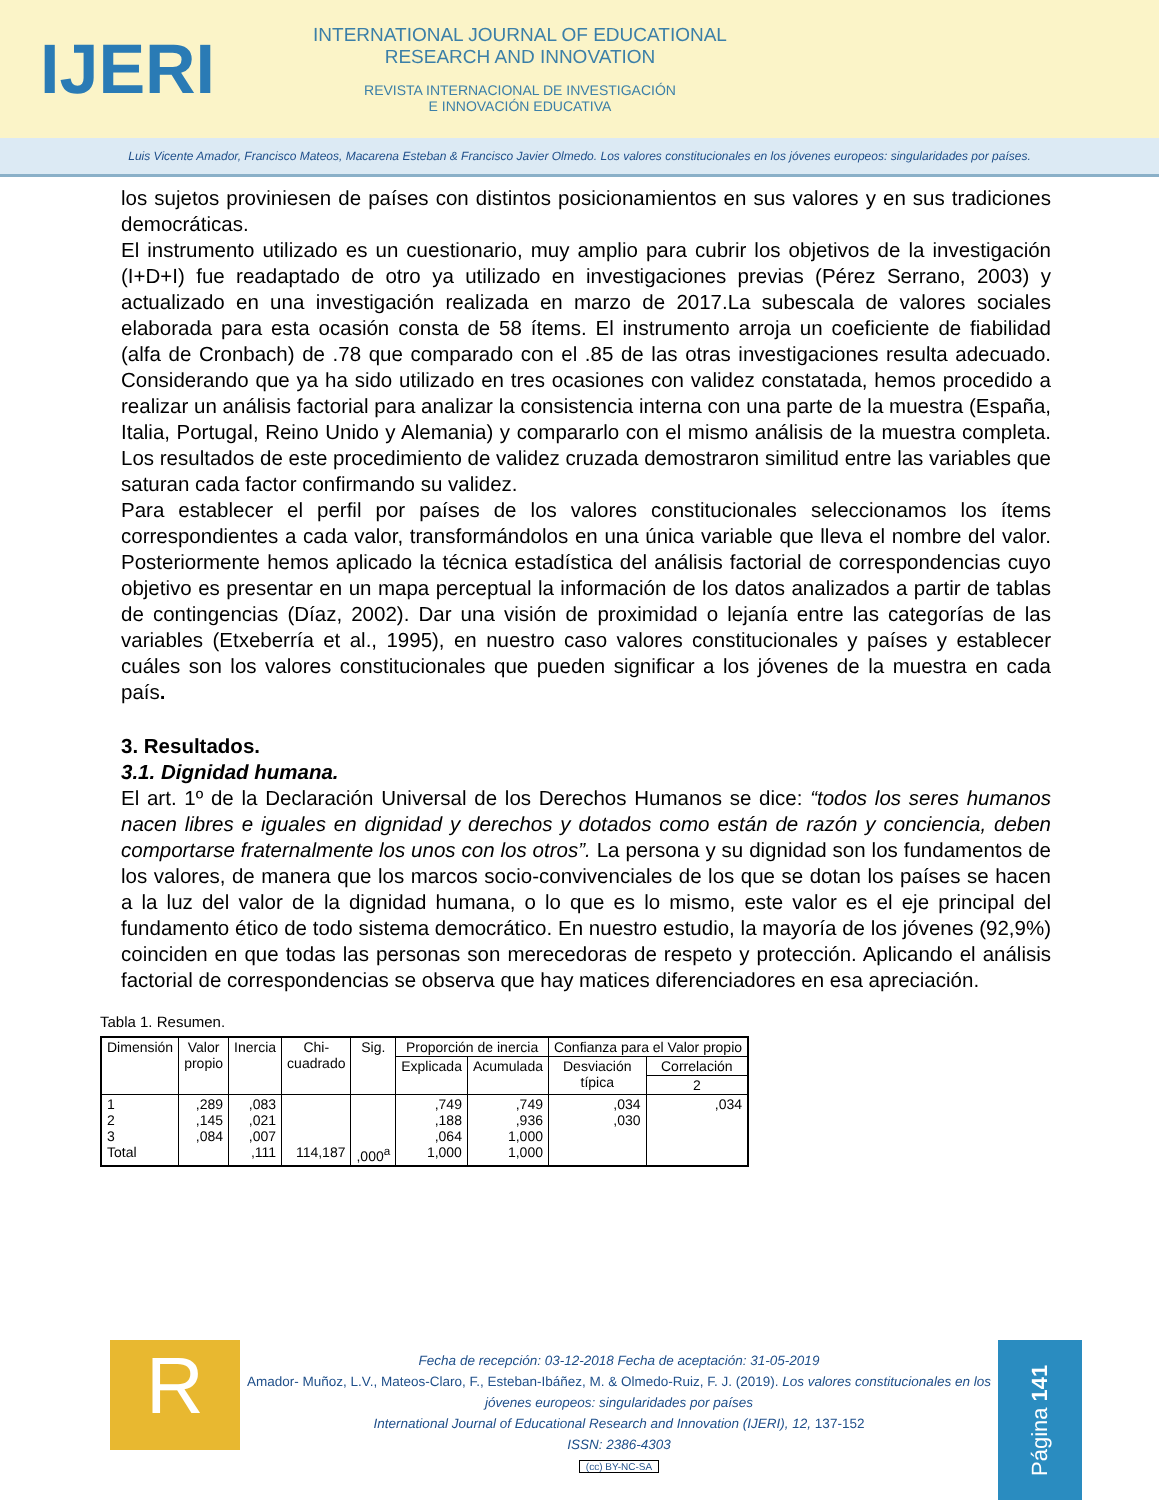IJERI
INTERNATIONAL JOURNAL OF EDUCATIONAL
RESEARCH AND INNOVATION
REVISTA INTERNACIONAL DE INVESTIGACIÓN
E INNOVACIÓN EDUCATIVA
Luis Vicente Amador, Francisco Mateos, Macarena Esteban & Francisco Javier Olmedo. Los valores constitucionales en los jóvenes europeos: singularidades por países.
los sujetos proviniesen de países con distintos posicionamientos en sus valores y en sus tradiciones democráticas.
El instrumento utilizado es un cuestionario, muy amplio para cubrir los objetivos de la investigación (I+D+I) fue readaptado de otro ya utilizado en investigaciones previas (Pérez Serrano, 2003) y actualizado en una investigación realizada en marzo de 2017.La subescala de valores sociales elaborada para esta ocasión consta de 58 ítems. El instrumento arroja un coeficiente de fiabilidad (alfa de Cronbach) de .78 que comparado con el .85 de las otras investigaciones resulta adecuado. Considerando que ya ha sido utilizado en tres ocasiones con validez constatada, hemos procedido a realizar un análisis factorial para analizar la consistencia interna con una parte de la muestra (España, Italia, Portugal, Reino Unido y Alemania) y compararlo con el mismo análisis de la muestra completa. Los resultados de este procedimiento de validez cruzada demostraron similitud entre las variables que saturan cada factor confirmando su validez.
Para establecer el perfil por países de los valores constitucionales seleccionamos los ítems correspondientes a cada valor, transformándolos en una única variable que lleva el nombre del valor. Posteriormente hemos aplicado la técnica estadística del análisis factorial de correspondencias cuyo objetivo es presentar en un mapa perceptual la información de los datos analizados a partir de tablas de contingencias (Díaz, 2002). Dar una visión de proximidad o lejanía entre las categorías de las variables (Etxeberría et al., 1995), en nuestro caso valores constitucionales y países y establecer cuáles son los valores constitucionales que pueden significar a los jóvenes de la muestra en cada país.
3. Resultados.
3.1. Dignidad humana.
El art. 1º de la Declaración Universal de los Derechos Humanos se dice: “todos los seres humanos nacen libres e iguales en dignidad y derechos y dotados como están de razón y conciencia, deben comportarse fraternalmente los unos con los otros”. La persona y su dignidad son los fundamentos de los valores, de manera que los marcos socio-convivenciales de los que se dotan los países se hacen a la luz del valor de la dignidad humana, o lo que es lo mismo, este valor es el eje principal del fundamento ético de todo sistema democrático. En nuestro estudio, la mayoría de los jóvenes (92,9%) coinciden en que todas las personas son merecedoras de respeto y protección. Aplicando el análisis factorial de correspondencias se observa que hay matices diferenciadores en esa apreciación.
Tabla 1. Resumen.
| Dimensión | Valor propio | Inercia | Chi- cuadrado | Sig. | Proporción de inercia | | Confianza para el Valor propio | |
| --- | --- | --- | --- | --- | --- | --- | --- | --- |
| | | | | | Explicada | Acumulada | Desviación típica | Correlación |
| | | | | | | | | 2 |
| 1 2 3 Total | ,289 ,145 ,084 | ,083 ,021 ,007 ,111 | 114,187 | ,000<sup>a</sup> | ,749 ,188 ,064 1,000 | ,749 ,936 1,000 1,000 | ,034 ,030 | ,034 |
R
Fecha de recepción: 03-12-2018 Fecha de aceptación: 31-05-2019
Amador- Muñoz, L.V., Mateos-Claro, F., Esteban-Ibáñez, M. & Olmedo-Ruiz, F. J. (2019). Los valores constitucionales en los jóvenes europeos: singularidades por países
International Journal of Educational Research and Innovation (IJERI), 12, 137-152
ISSN: 2386-4303
(cc) BY-NC-SA
Página 141